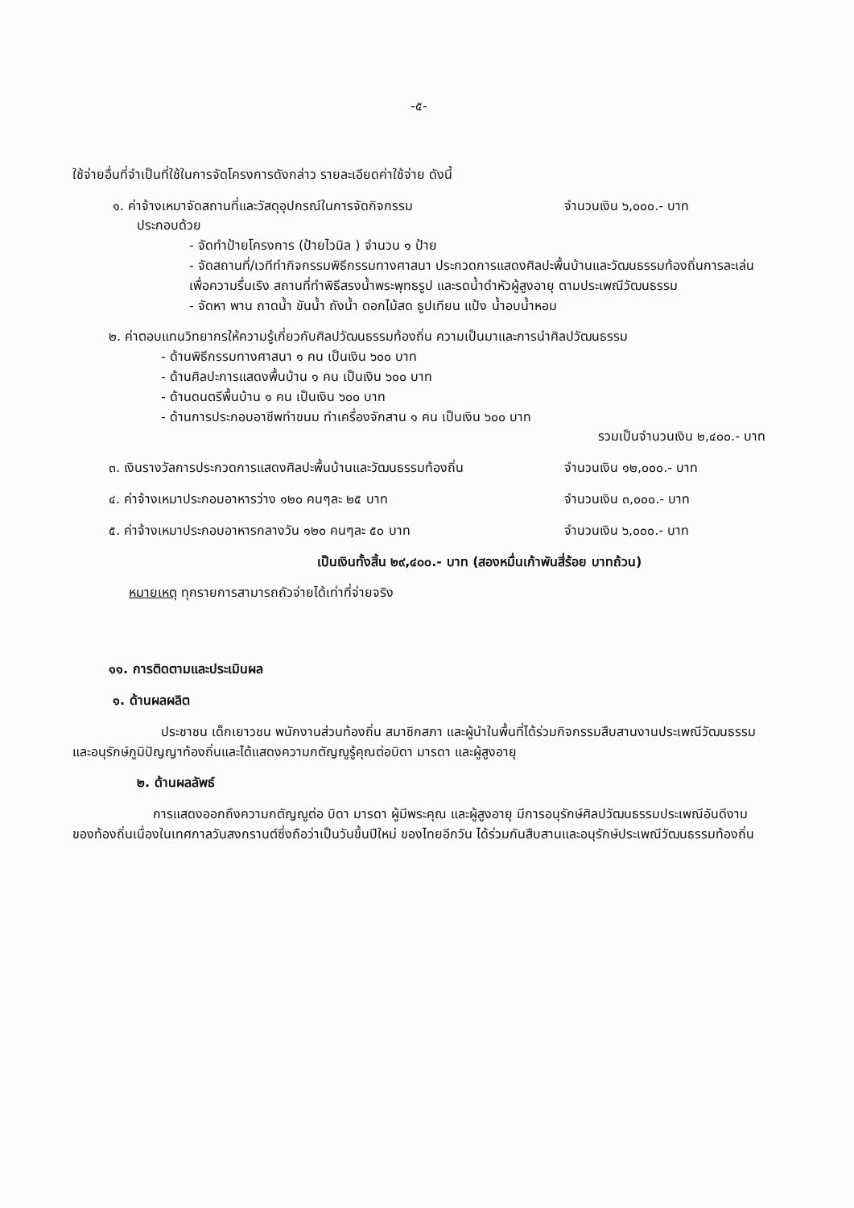-๕-
ใช้จ่ายอื่นที่จำเป็นที่ใช้ในการจัดโครงการดังกล่าว รายละเอียดค่าใช้จ่าย ดังนี้
๑. ค่าจ้างเหมาจัดสถานที่และวัสดุอุปกรณ์ในการจัดกิจกรรม จำนวนเงิน ๖,๐๐๐.- บาท
ประกอบด้วย
- จัดทำป้ายโครงการ (ป้ายไวนิล ) จำนวน ๑ ป้าย
- จัดสถานที่/เวทีทำกิจกรรมพิธีกรรมทางศาสนา ประกวดการแสดงศิลปะพื้นบ้านและวัฒนธรรมท้องถิ่นการละเล่นเพื่อความรื่นเริง สถานที่ทำพิธีสรงน้ำพระพุทธรูป และรดน้ำดำหัวผู้สูงอายุ ตามประเพณีวัฒนธรรม
- จัดหา พาน ถาดน้ำ ขันน้ำ ถังน้ำ ดอกไม้สด ธูปเทียน แป้ง น้ำอบน้ำหอม
๒. ค่าตอบแทนวิทยากรให้ความรู้เกี่ยวกับศิลปวัฒนธรรมท้องถิ่น ความเป็นมาและการนำศิลปวัฒนธรรม
- ด้านพิธีกรรมทางศาสนา ๑ คน เป็นเงิน ๖๐๐ บาท
- ด้านศิลปะการแสดงพื้นบ้าน ๑ คน เป็นเงิน ๖๐๐ บาท
- ด้านดนตรีพื้นบ้าน ๑ คน เป็นเงิน ๖๐๐ บาท
- ด้านการประกอบอาชีพทำขนม ทำเครื่องจักสาน ๑ คน เป็นเงิน ๖๐๐ บาท
รวมเป็นจำนวนเงิน ๒,๔๐๐.- บาท
๓. เงินรางวัลการประกวดการแสดงศิลปะพื้นบ้านและวัฒนธรรมท้องถิ่น จำนวนเงิน ๑๒,๐๐๐.- บาท
๔. ค่าจ้างเหมาประกอบอาหารว่าง ๑๒๐ คนๆละ ๒๕ บาท จำนวนเงิน ๓,๐๐๐.- บาท
๕. ค่าจ้างเหมาประกอบอาหารกลางวัน ๑๒๐ คนๆละ ๕๐ บาท จำนวนเงิน ๖,๐๐๐.- บาท
เป็นเงินทั้งสิ้น ๒๙,๔๐๐.- บาท (สองหมื่นเก้าพันสี่ร้อย บาทถ้วน)
หมายเหตุ ทุกรายการสามารถถัวจ่ายได้เท่าที่จ่ายจริง
๑๑. การติดตามและประเมินผล
๑. ด้านผลผลิต
ประชาชน เด็กเยาวชน พนักงานส่วนท้องถิ่น สมาชิกสภา และผู้นำในพื้นที่ได้ร่วมกิจกรรมสืบสานงานประเพณีวัฒนธรรมและอนุรักษ์ภูมิปัญญาท้องถิ่นและได้แสดงความกตัญญูรู้คุณต่อบิดา มารดา และผู้สูงอายุ
๒. ด้านผลลัพธ์
การแสดงออกถึงความกตัญญูต่อ บิดา มารดา ผู้มีพระคุณ และผู้สูงอายุ มีการอนุรักษ์ศิลปวัฒนธรรมประเพณีอันดีงามของท้องถิ่นเนื่องในเทศกาลวันสงกรานต์ซึ่งถือว่าเป็นวันขึ้นปีใหม่ ของไทยอีกวัน ได้ร่วมกันสืบสานและอนุรักษ์ประเพณีวัฒนธรรมท้องถิ่น